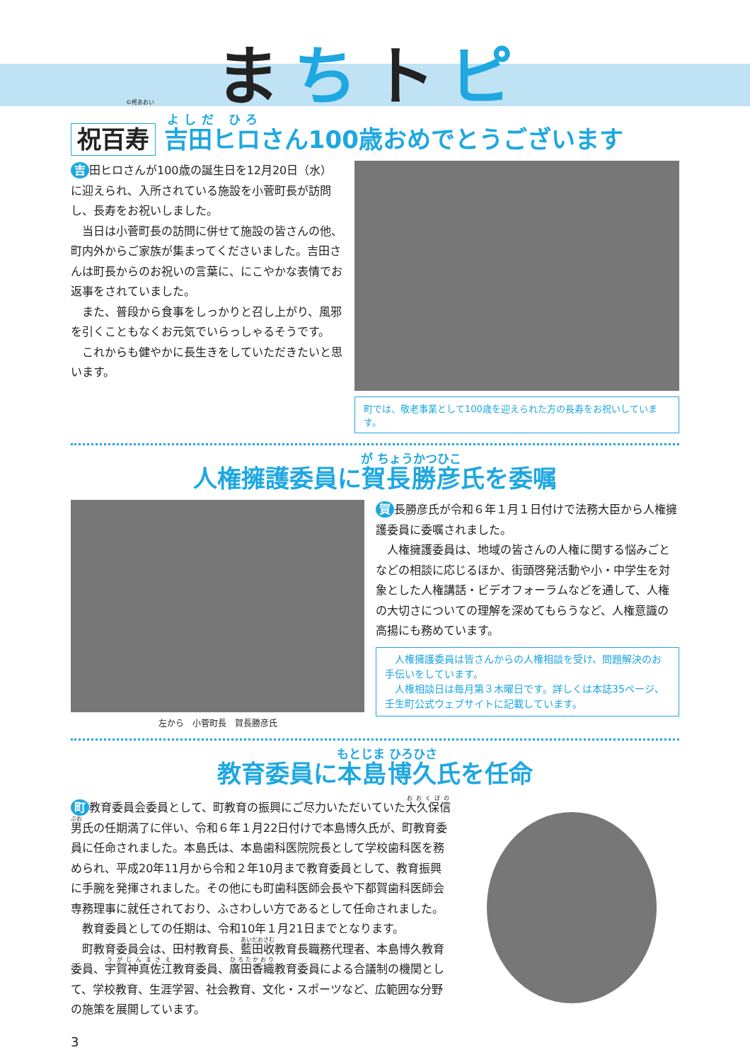まちトピ
©柊あおい
祝百寿 吉田ヒロさん100歳おめでとうございます
吉 田ヒロさんが100歳の誕生日を12月20日（水）に迎えられ、入所されている施設を小菅町長が訪問し、長寿をお祝いしました。
　当日は小菅町長の訪問に併せて施設の皆さんの他、町内外からご家族が集まってくださいました。吉田さんは町長からのお祝いの言葉に、にこやかな表情でお返事をされていました。
　また、普段から食事をしっかりと召し上がり、風邪を引くこともなくお元気でいらっしゃるそうです。
　これからも健やかに長生きをしていただきたいと思います。
町では、敬老事業として100歳を迎えられた方の長寿をお祝いしています。
人権擁護委員に賀長勝彦氏を委嘱
左から　小菅町長　賀長勝彦氏
賀 長勝彦氏が令和６年１月１日付けで法務大臣から人権擁護委員に委嘱されました。
　人権擁護委員は、地域の皆さんの人権に関する悩みごとなどの相談に応じるほか、街頭啓発活動や小・中学生を対象とした人権講話・ビデオフォーラムなどを通して、人権の大切さについての理解を深めてもらうなど、人権意識の高揚にも務めています。
　人権擁護委員は皆さんからの人権相談を受け、問題解決のお手伝いをしています。
　人権相談日は毎月第３木曜日です。詳しくは本誌35ページ、壬生町公式ウェブサイトに記載しています。
教育委員に本島博久氏を任命
町 教育委員会委員として、町教育の振興にご尽力いただいていた大久保信男氏の任期満了に伴い、令和６年１月22日付けで本島博久氏が、町教育委員に任命されました。本島氏は、本島歯科医院院長として学校歯科医を務められ、平成20年11月から令和２年10月まで教育委員として、教育振興に手腕を発揮されました。その他にも町歯科医師会長や下都賀歯科医師会専務理事に就任されており、ふさわしい方であるとして任命されました。
　教育委員としての任期は、令和10年１月21日までとなります。
　町教育委員会は、田村教育長、藍田收教育長職務代理者、本島博久教育委員、宇賀神真佐江教育委員、廣田香織教育委員による合議制の機関として、学校教育、生涯学習、社会教育、文化・スポーツなど、広範囲な分野の施策を展開しています。
3